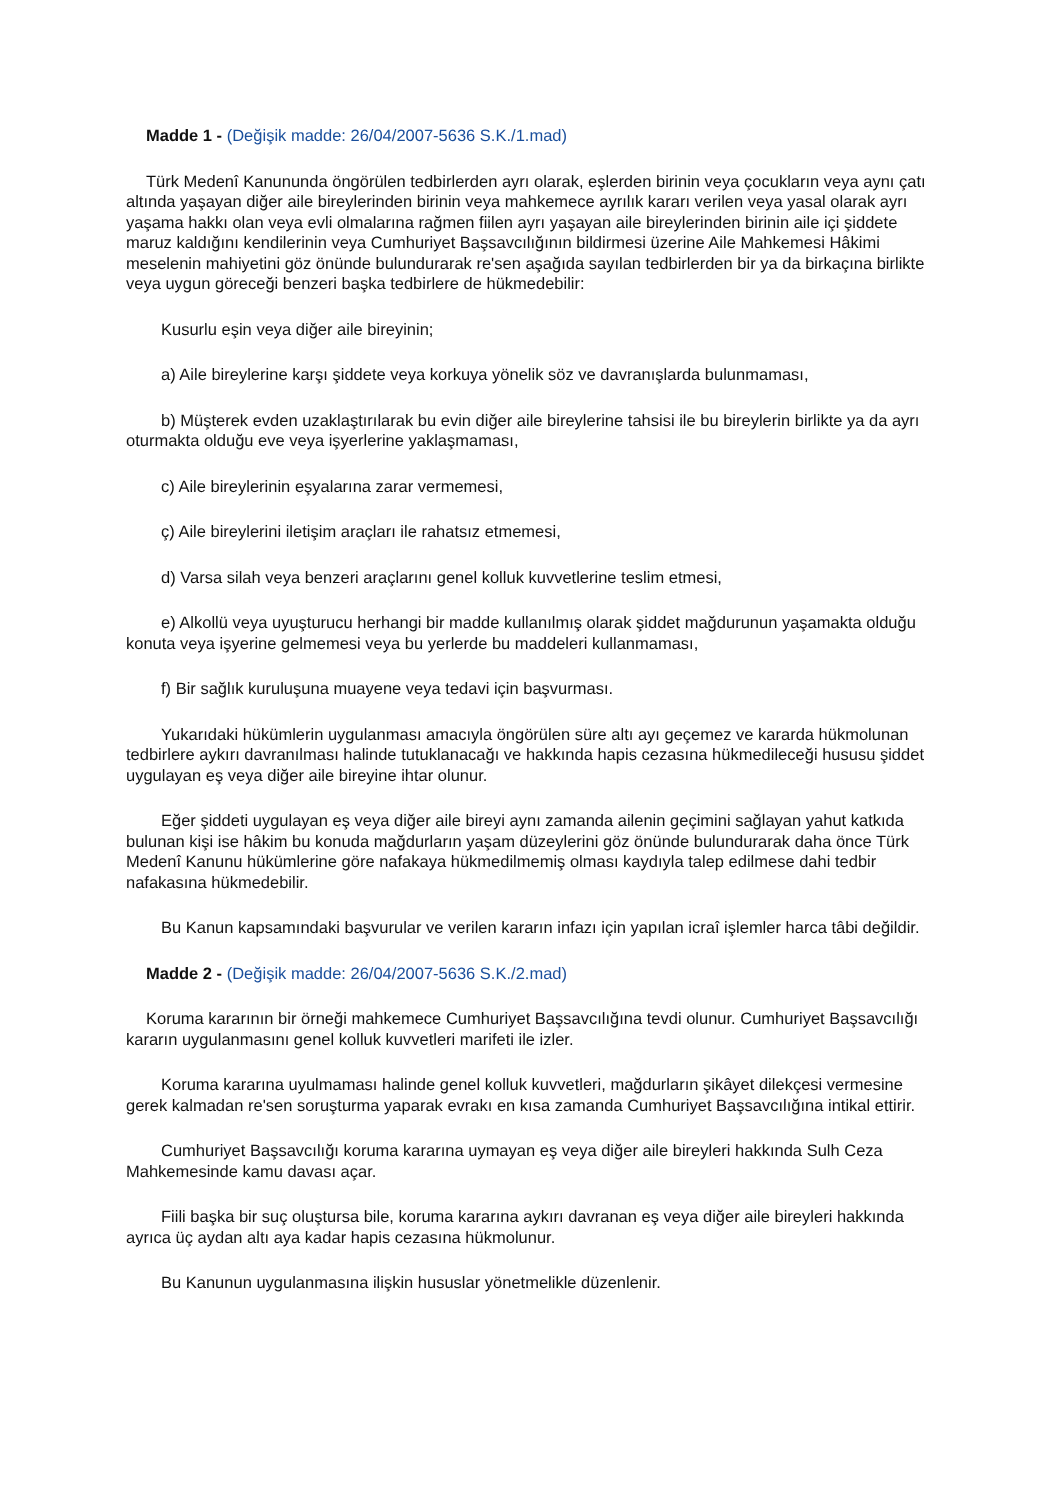Madde 1 - (Değişik madde: 26/04/2007-5636 S.K./1.mad)
Türk Medenî Kanununda öngörülen tedbirlerden ayrı olarak, eşlerden birinin veya çocukların veya aynı çatı altında yaşayan diğer aile bireylerinden birinin veya mahkemece ayrılık kararı verilen veya yasal olarak ayrı yaşama hakkı olan veya evli olmalarına rağmen fiilen ayrı yaşayan aile bireylerinden birinin aile içi şiddete maruz kaldığını kendilerinin veya Cumhuriyet Başsavcılığının bildirmesi üzerine Aile Mahkemesi Hâkimi meselenin mahiyetini göz önünde bulundurarak re'sen aşağıda sayılan tedbirlerden bir ya da birkaçına birlikte veya uygun göreceği benzeri başka tedbirlere de hükmedebilir:
Kusurlu eşin veya diğer aile bireyinin;
a) Aile bireylerine karşı şiddete veya korkuya yönelik söz ve davranışlarda bulunmaması,
b) Müşterek evden uzaklaştırılarak bu evin diğer aile bireylerine tahsisi ile bu bireylerin birlikte ya da ayrı oturmakta olduğu eve veya işyerlerine yaklaşmaması,
c) Aile bireylerinin eşyalarına zarar vermemesi,
ç) Aile bireylerini iletişim araçları ile rahatsız etmemesi,
d) Varsa silah veya benzeri araçlarını genel kolluk kuvvetlerine teslim etmesi,
e) Alkollü veya uyuşturucu herhangi bir madde kullanılmış olarak şiddet mağdurunun yaşamakta olduğu konuta veya işyerine gelmemesi veya bu yerlerde bu maddeleri kullanmaması,
f) Bir sağlık kuruluşuna muayene veya tedavi için başvurması.
Yukarıdaki hükümlerin uygulanması amacıyla öngörülen süre altı ayı geçemez ve kararda hükmolunan tedbirlere aykırı davranılması halinde tutuklanacağı ve hakkında hapis cezasına hükmedileceği hususu şiddet uygulayan eş veya diğer aile bireyine ihtar olunur.
Eğer şiddeti uygulayan eş veya diğer aile bireyi aynı zamanda ailenin geçimini sağlayan yahut katkıda bulunan kişi ise hâkim bu konuda mağdurların yaşam düzeylerini göz önünde bulundurarak daha önce Türk Medenî Kanunu hükümlerine göre nafakaya hükmedilmemiş olması kaydıyla talep edilmese dahi tedbir nafakasına hükmedebilir.
Bu Kanun kapsamındaki başvurular ve verilen kararın infazı için yapılan icraî işlemler harca tâbi değildir.
Madde 2 - (Değişik madde: 26/04/2007-5636 S.K./2.mad)
Koruma kararının bir örneği mahkemece Cumhuriyet Başsavcılığına tevdi olunur. Cumhuriyet Başsavcılığı kararın uygulanmasını genel kolluk kuvvetleri marifeti ile izler.
Koruma kararına uyulmaması halinde genel kolluk kuvvetleri, mağdurların şikâyet dilekçesi vermesine gerek kalmadan re'sen soruşturma yaparak evrakı en kısa zamanda Cumhuriyet Başsavcılığına intikal ettirir.
Cumhuriyet Başsavcılığı koruma kararına uymayan eş veya diğer aile bireyleri hakkında Sulh Ceza Mahkemesinde kamu davası açar.
Fiili başka bir suç oluştursa bile, koruma kararına aykırı davranan eş veya diğer aile bireyleri hakkında ayrıca üç aydan altı aya kadar hapis cezasına hükmolunur.
Bu Kanunun uygulanmasına ilişkin hususlar yönetmelikle düzenlenir.